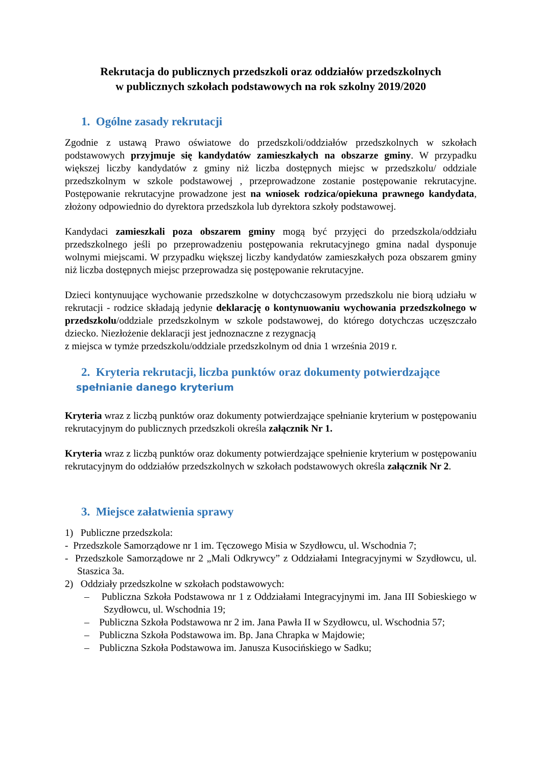Rekrutacja do publicznych przedszkoli oraz oddziałów przedszkolnych
w publicznych szkołach podstawowych na rok szkolny 2019/2020
1. Ogólne zasady rekrutacji
Zgodnie z ustawą Prawo oświatowe do przedszkoli/oddziałów przedszkolnych w szkołach podstawowych przyjmuje się kandydatów zamieszkałych na obszarze gminy. W przypadku większej liczby kandydatów z gminy niż liczba dostępnych miejsc w przedszkolu/ oddziale przedszkolnym w szkole podstawowej , przeprowadzone zostanie postępowanie rekrutacyjne. Postępowanie rekrutacyjne prowadzone jest na wniosek rodzica/opiekuna prawnego kandydata, złożony odpowiednio do dyrektora przedszkola lub dyrektora szkoły podstawowej.
Kandydaci zamieszkali poza obszarem gminy mogą być przyjęci do przedszkola/oddziału przedszkolnego jeśli po przeprowadzeniu postępowania rekrutacyjnego gmina nadal dysponuje wolnymi miejscami. W przypadku większej liczby kandydatów zamieszkałych poza obszarem gminy niż liczba dostępnych miejsc przeprowadza się postępowanie rekrutacyjne.
Dzieci kontynuujące wychowanie przedszkolne w dotychczasowym przedszkolu nie biorą udziału w rekrutacji - rodzice składają jedynie deklarację o kontynuowaniu wychowania przedszkolnego w przedszkolu/oddziale przedszkolnym w szkole podstawowej, do którego dotychczas uczęszczało dziecko. Niezłożenie deklaracji jest jednoznaczne z rezygnacją
z miejsca w tymże przedszkolu/oddziale przedszkolnym od dnia 1 września 2019 r.
2. Kryteria rekrutacji, liczba punktów oraz dokumenty potwierdzające
spełnianie danego kryterium
​Kryteria wraz z liczbą punktów oraz dokumenty potwierdzające spełnianie kryterium w postępowaniu rekrutacyjnym do publicznych przedszkoli określa załącznik Nr 1.
Kryteria wraz z liczbą punktów oraz dokumenty potwierdzające spełnienie kryterium w postępowaniu rekrutacyjnym do oddziałów przedszkolnych w szkołach podstawowych określa załącznik Nr 2.
3. Miejsce załatwienia sprawy
1) Publiczne przedszkola:
- Przedszkole Samorządowe nr 1 im. Tęczowego Misia w Szydłowcu, ul. Wschodnia 7;
- Przedszkole Samorządowe nr 2 „Mali Odkrywcy” z Oddziałami Integracyjnymi w Szydłowcu, ul. Staszica 3a.
2) Oddziały przedszkolne w szkołach podstawowych:
– Publiczna Szkoła Podstawowa nr 1 z Oddziałami Integracyjnymi im. Jana III Sobieskiego w Szydłowcu, ul. Wschodnia 19;
– Publiczna Szkoła Podstawowa nr 2 im. Jana Pawła II w Szydłowcu, ul. Wschodnia 57;
– Publiczna Szkoła Podstawowa im. Bp. Jana Chrapka w Majdowie;
– Publiczna Szkoła Podstawowa im. Janusza Kusocińskiego w Sadku;